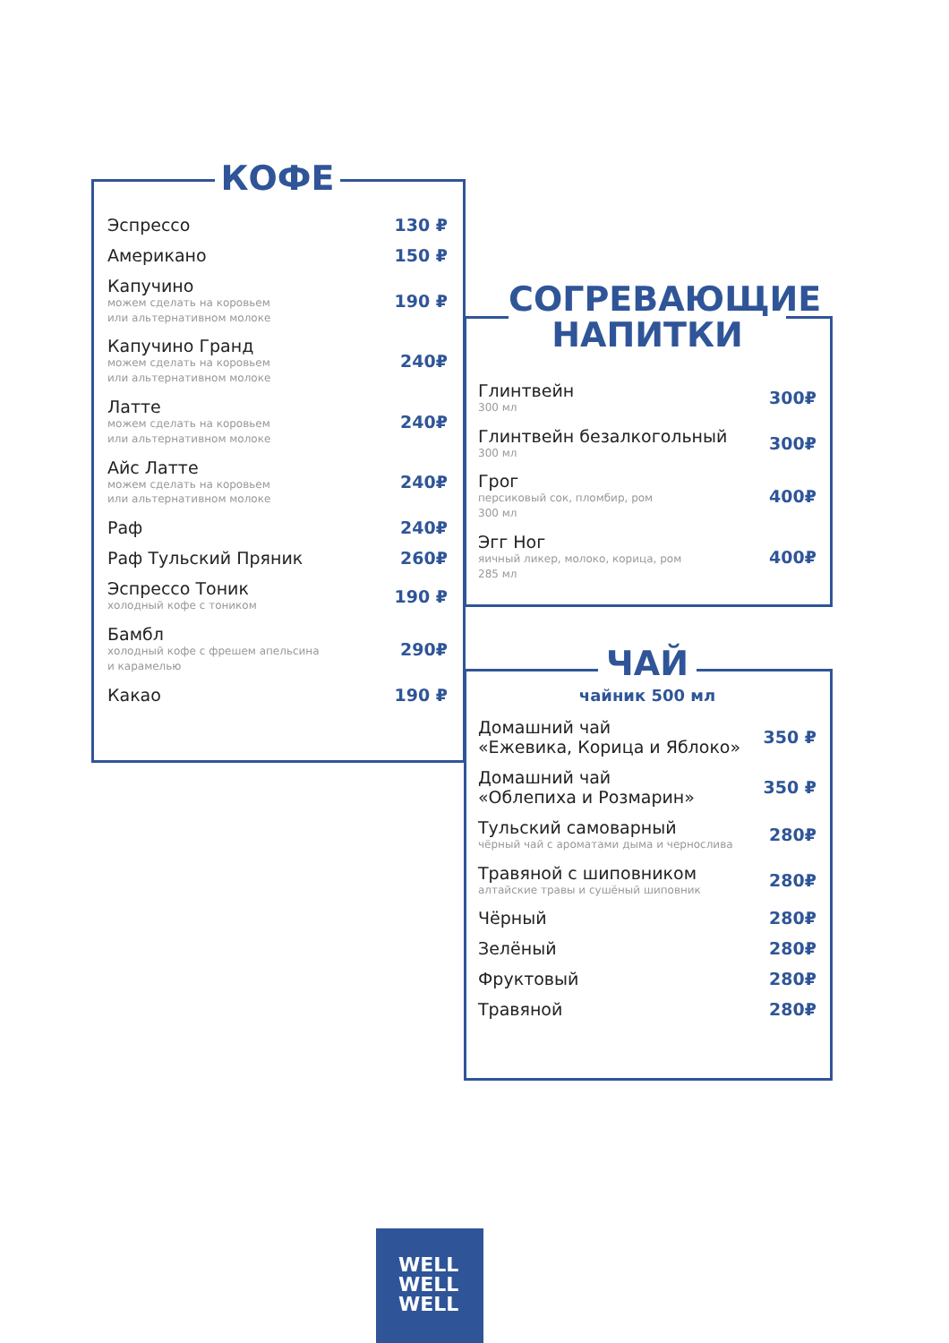КОФЕ
Эспрессо 130 ₽
Американо 150 ₽
Капучино
можем сделать на коровьем
или альтернативном молоке
190 ₽
Капучино Гранд
можем сделать на коровьем
или альтернативном молоке
240₽
Латте
можем сделать на коровьем
или альтернативном молоке
240₽
Айс Латте
можем сделать на коровьем
или альтернативном молоке
240₽
Раф 240₽
Раф Тульский Пряник 260₽
Эспрессо Тоник
холодный кофе с тоником
190 ₽
Бамбл
холодный кофе с фрешем апельсина
и карамелью
290₽
Какао 190 ₽
СОГРЕВАЮЩИЕ НАПИТКИ
Глинтвейн
300 мл
300₽
Глинтвейн безалкогольный
300 мл
300₽
Грог
персиковый сок, пломбир, ром
300 мл
400₽
Эгг Ног
яичный ликер, молоко, корица, ром
285 мл
400₽
ЧАЙ
чайник 500 мл
Домашний чай
«Ежевика, Корица и Яблоко»
350 ₽
Домашний чай
«Облепиха и Розмарин»
350 ₽
Тульский самоварный
чёрный чай с ароматами дыма и чернослива
280₽
Травяной с шиповником
алтайские травы и сушёный шиповник
280₽
Чёрный 280₽
Зелёный 280₽
Фруктовый 280₽
Травяной 280₽
WELL
WELL
WELL